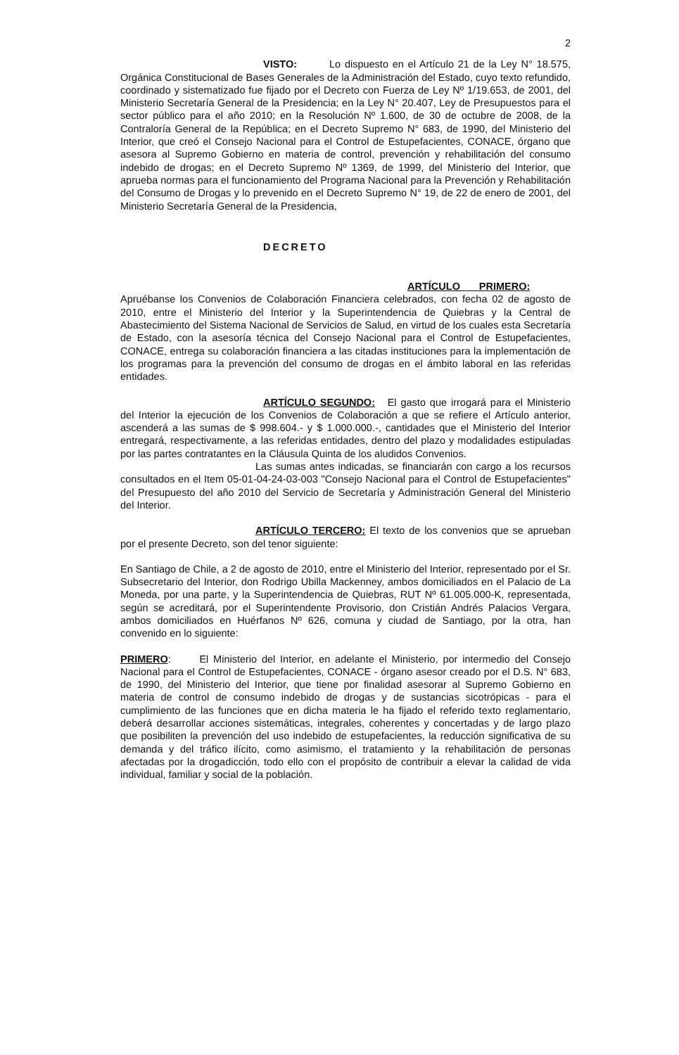2
VISTO: Lo dispuesto en el Artículo 21 de la Ley N° 18.575, Orgánica Constitucional de Bases Generales de la Administración del Estado, cuyo texto refundido, coordinado y sistematizado fue fijado por el Decreto con Fuerza de Ley Nº 1/19.653, de 2001, del Ministerio Secretaría General de la Presidencia; en la Ley N° 20.407, Ley de Presupuestos para el sector público para el año 2010; en la Resolución Nº 1.600, de 30 de octubre de 2008, de la Contraloría General de la República; en el Decreto Supremo N° 683, de 1990, del Ministerio del Interior, que creó el Consejo Nacional para el Control de Estupefacientes, CONACE, órgano que asesora al Supremo Gobierno en materia de control, prevención y rehabilitación del consumo indebido de drogas; en el Decreto Supremo Nº 1369, de 1999, del Ministerio del Interior, que aprueba normas para el funcionamiento del Programa Nacional para la Prevención y Rehabilitación del Consumo de Drogas y lo prevenido en el Decreto Supremo N° 19, de 22 de enero de 2001, del Ministerio Secretaría General de la Presidencia,
DECRETO
ARTÍCULO PRIMERO: Apruébanse los Convenios de Colaboración Financiera celebrados, con fecha 02 de agosto de 2010, entre el Ministerio del Interior y la Superintendencia de Quiebras y la Central de Abastecimiento del Sistema Nacional de Servicios de Salud, en virtud de los cuales esta Secretaría de Estado, con la asesoría técnica del Consejo Nacional para el Control de Estupefacientes, CONACE, entrega su colaboración financiera a las citadas instituciones para la implementación de los programas para la prevención del consumo de drogas en el ámbito laboral en las referidas entidades.
ARTÍCULO SEGUNDO: El gasto que irrogará para el Ministerio del Interior la ejecución de los Convenios de Colaboración a que se refiere el Artículo anterior, ascenderá a las sumas de $ 998.604.- y $ 1.000.000.-, cantidades que el Ministerio del Interior entregará, respectivamente, a las referidas entidades, dentro del plazo y modalidades estipuladas por las partes contratantes en la Cláusula Quinta de los aludidos Convenios.
Las sumas antes indicadas, se financiarán con cargo a los recursos consultados en el Item 05-01-04-24-03-003 "Consejo Nacional para el Control de Estupefacientes" del Presupuesto del año 2010 del Servicio de Secretaría y Administración General del Ministerio del Interior.
ARTÍCULO TERCERO: El texto de los convenios que se aprueban por el presente Decreto, son del tenor siguiente:
En Santiago de Chile, a 2 de agosto de 2010, entre el Ministerio del Interior, representado por el Sr. Subsecretario del Interior, don Rodrigo Ubilla Mackenney, ambos domiciliados en el Palacio de La Moneda, por una parte, y la Superintendencia de Quiebras, RUT Nº 61.005.000-K, representada, según se acreditará, por el Superintendente Provisorio, don Cristián Andrés Palacios Vergara, ambos domiciliados en Huérfanos Nº 626, comuna y ciudad de Santiago, por la otra, han convenido en lo siguiente:
PRIMERO: El Ministerio del Interior, en adelante el Ministerio, por intermedio del Consejo Nacional para el Control de Estupefacientes, CONACE - órgano asesor creado por el D.S. N° 683, de 1990, del Ministerio del Interior, que tiene por finalidad asesorar al Supremo Gobierno en materia de control de consumo indebido de drogas y de sustancias sicotrópicas - para el cumplimiento de las funciones que en dicha materia le ha fijado el referido texto reglamentario, deberá desarrollar acciones sistemáticas, integrales, coherentes y concertadas y de largo plazo que posibiliten la prevención del uso indebido de estupefacientes, la reducción significativa de su demanda y del tráfico ilícito, como asimismo, el tratamiento y la rehabilitación de personas afectadas por la drogadicción, todo ello con el propósito de contribuir a elevar la calidad de vida individual, familiar y social de la población.